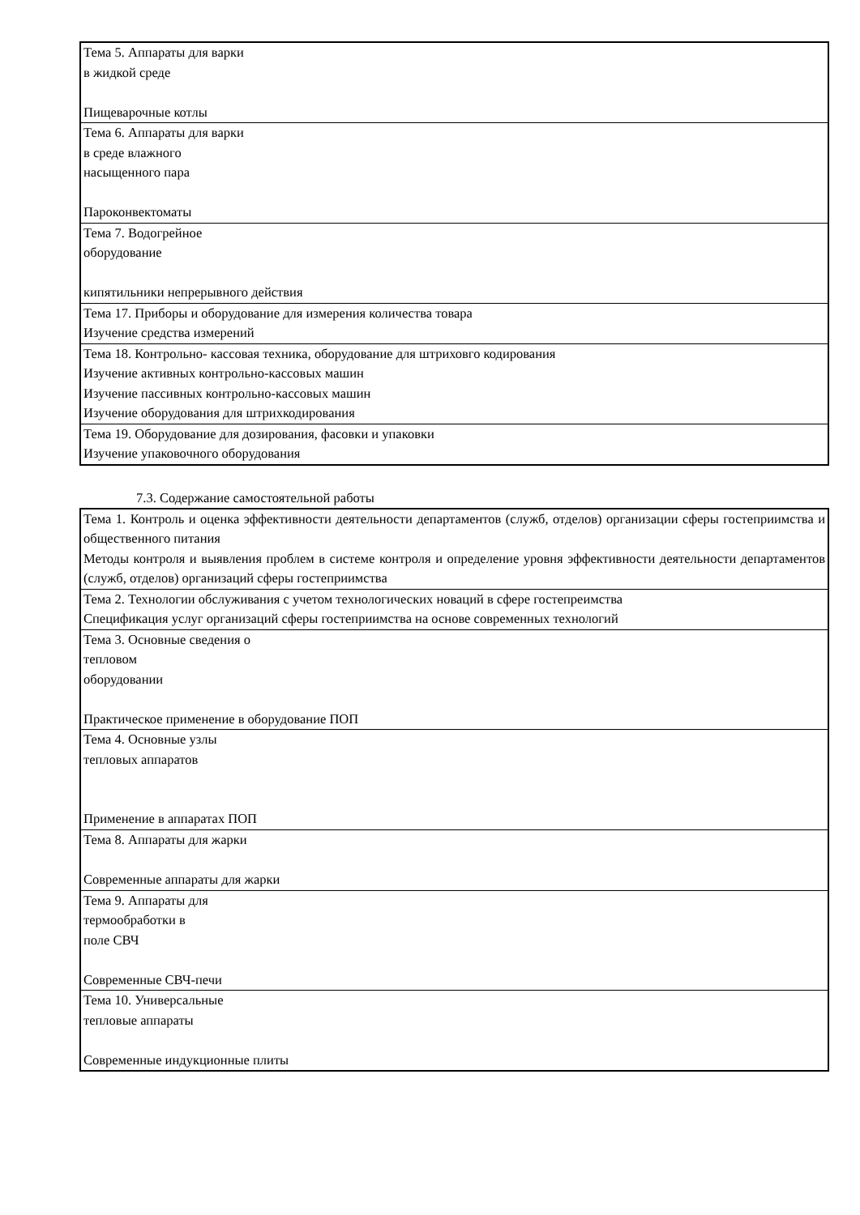| Тема 5. Аппараты для варки в жидкой среде Пищеварочные котлы |
| Тема 6. Аппараты для варки в среде влажного насыщенного пара Пароконвектоматы |
| Тема 7. Водогрейное оборудование кипятильники непрерывного действия |
| Тема 17. Приборы и оборудование для измерения количества товара Изучение средства измерений |
| Тема 18. Контрольно- кассовая техника, оборудование для штриховго кодирования Изучение активных контрольно-кассовых машин Изучение пассивных контрольно-кассовых машин Изучение оборудования для штрихкодирования |
| Тема 19. Оборудование для дозирования, фасовки и упаковки Изучение упаковочного оборудования |
7.3. Содержание самостоятельной работы
| Тема 1. Контроль и оценка эффективности деятельности департаментов (служб, отделов) организации сферы гостеприимства и общественного питания Методы контроля и выявления проблем в системе контроля и определение уровня эффективности деятельности департаментов (служб, отделов) организаций сферы гостеприимства |
| Тема 2. Технологии обслуживания с учетом технологических новаций в сфере гостепреимства Спецификация услуг организаций сферы гостеприимства на основе современных технологий |
| Тема 3. Основные сведения о тепловом оборудовании Практическое применение в оборудование ПОП |
| Тема 4. Основные узлы тепловых аппаратов Применение в аппаратах ПОП |
| Тема 8. Аппараты для жарки Современные аппараты для жарки |
| Тема 9. Аппараты для термообработки в поле СВЧ Современные СВЧ-печи |
| Тема 10. Универсальные тепловые аппараты Современные индукционные плиты |